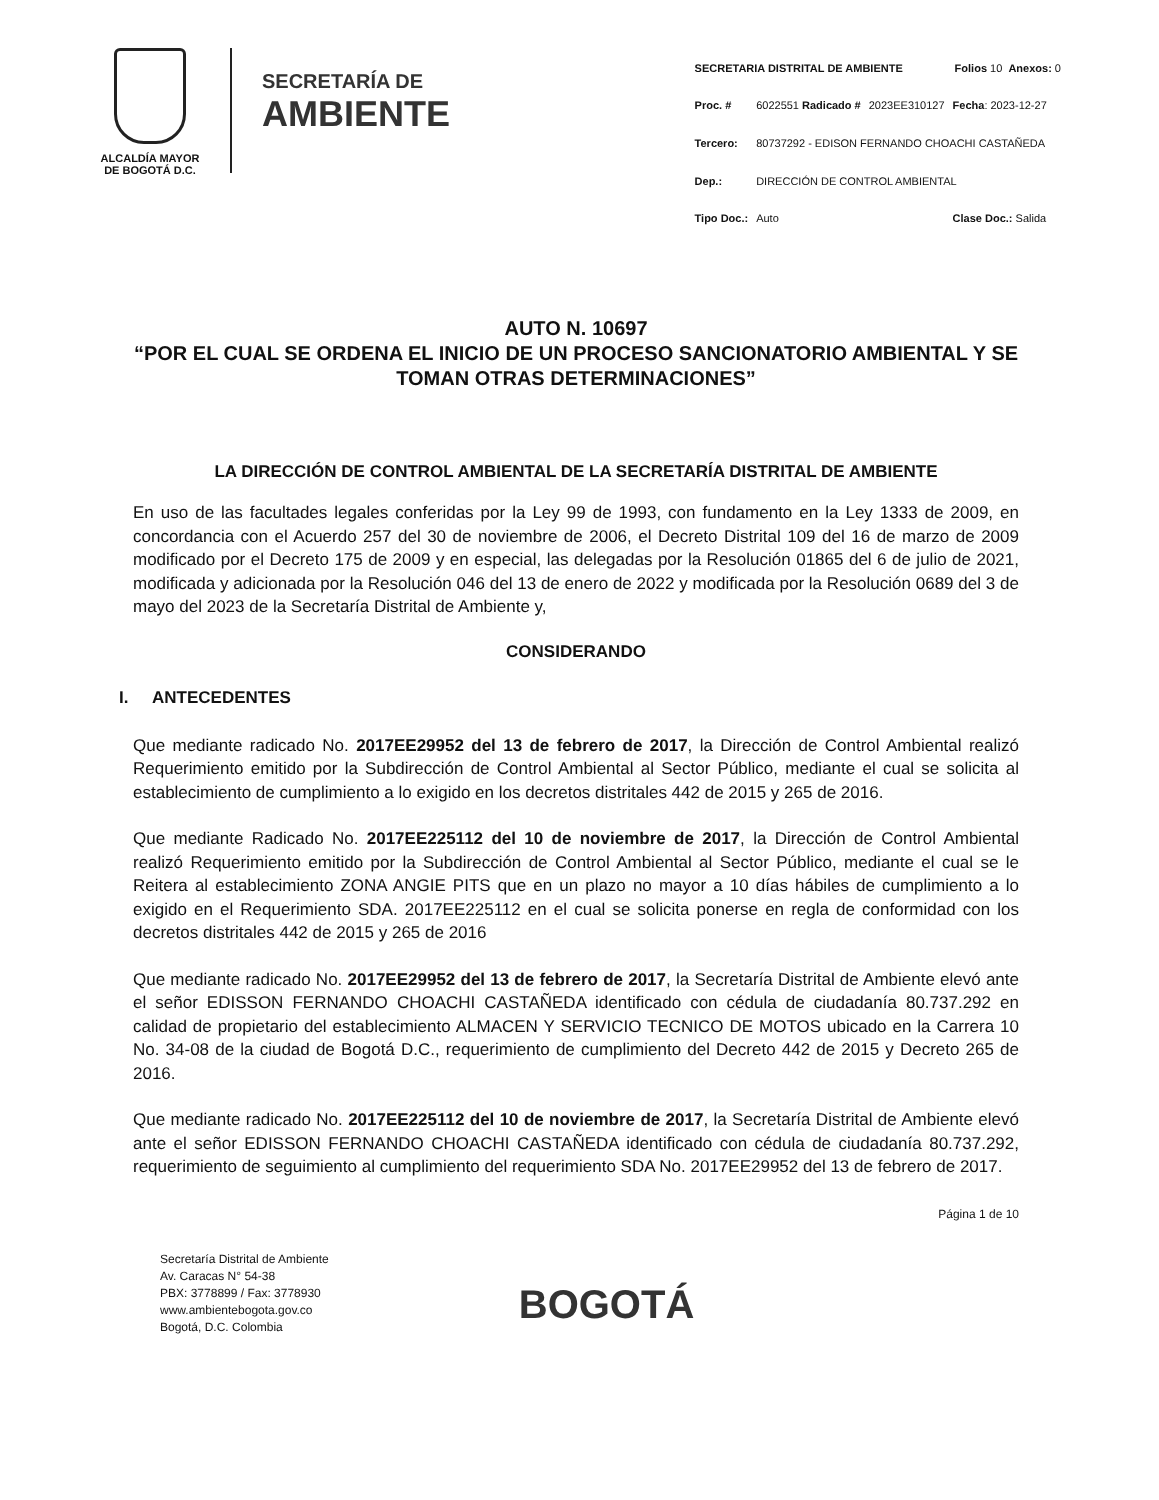ALCALDÍA MAYOR
DE BOGOTÁ D.C.
SECRETARÍA DE
AMBIENTE
| SECRETARIA DISTRITAL DE AMBIENTE | | | | Folios 10 Anexos: 0 |
| Proc. # | 6022551 Radicado # | 2023EE310127 | Fecha : 2023-12-27 | |
| Tercero: | 80737292 - EDISON FERNANDO CHOACHI CASTAÑEDA | | | |
| Dep.: | DIRECCIÓN DE CONTROL AMBIENTAL | | | |
| Tipo Doc.: | Auto | | Clase Doc.: Salida | |
AUTO N. 10697
“POR EL CUAL SE ORDENA EL INICIO DE UN PROCESO SANCIONATORIO AMBIENTAL Y SE TOMAN OTRAS DETERMINACIONES”
LA DIRECCIÓN DE CONTROL AMBIENTAL DE LA SECRETARÍA DISTRITAL DE AMBIENTE
En uso de las facultades legales conferidas por la Ley 99 de 1993, con fundamento en la Ley 1333 de 2009, en concordancia con el Acuerdo 257 del 30 de noviembre de 2006, el Decreto Distrital 109 del 16 de marzo de 2009 modificado por el Decreto 175 de 2009 y en especial, las delegadas por la Resolución 01865 del 6 de julio de 2021, modificada y adicionada por la Resolución 046 del 13 de enero de 2022 y modificada por la Resolución 0689 del 3 de mayo del 2023 de la Secretaría Distrital de Ambiente y,
CONSIDERANDO
I. ANTECEDENTES
Que mediante radicado No. 2017EE29952 del 13 de febrero de 2017, la Dirección de Control Ambiental realizó Requerimiento emitido por la Subdirección de Control Ambiental al Sector Público, mediante el cual se solicita al establecimiento de cumplimiento a lo exigido en los decretos distritales 442 de 2015 y 265 de 2016.
Que mediante Radicado No. 2017EE225112 del 10 de noviembre de 2017, la Dirección de Control Ambiental realizó Requerimiento emitido por la Subdirección de Control Ambiental al Sector Público, mediante el cual se le Reitera al establecimiento ZONA ANGIE PITS que en un plazo no mayor a 10 días hábiles de cumplimiento a lo exigido en el Requerimiento SDA. 2017EE225112 en el cual se solicita ponerse en regla de conformidad con los decretos distritales 442 de 2015 y 265 de 2016
Que mediante radicado No. 2017EE29952 del 13 de febrero de 2017, la Secretaría Distrital de Ambiente elevó ante el señor EDISSON FERNANDO CHOACHI CASTAÑEDA identificado con cédula de ciudadanía 80.737.292 en calidad de propietario del establecimiento ALMACEN Y SERVICIO TECNICO DE MOTOS ubicado en la Carrera 10 No. 34-08 de la ciudad de Bogotá D.C., requerimiento de cumplimiento del Decreto 442 de 2015 y Decreto 265 de 2016.
Que mediante radicado No. 2017EE225112 del 10 de noviembre de 2017, la Secretaría Distrital de Ambiente elevó ante el señor EDISSON FERNANDO CHOACHI CASTAÑEDA identificado con cédula de ciudadanía 80.737.292, requerimiento de seguimiento al cumplimiento del requerimiento SDA No. 2017EE29952 del 13 de febrero de 2017.
Página 1 de 10
Secretaría Distrital de Ambiente
Av. Caracas N° 54-38
PBX: 3778899 / Fax: 3778930
www.ambientebogota.gov.co
Bogotá, D.C. Colombia
BOGOTÁ